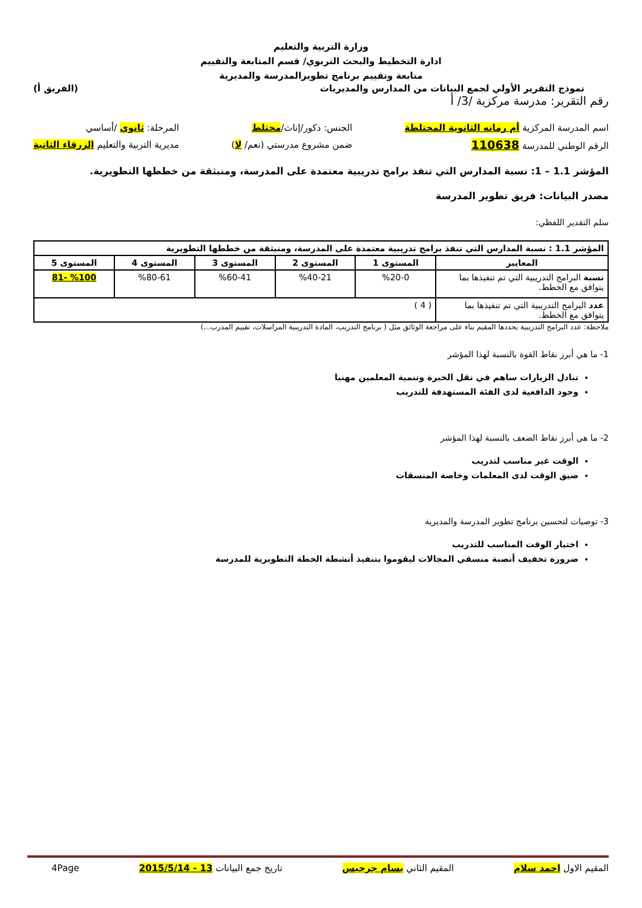وزارة التربية والتعليم
ادارة التخطيط والبحث التربوي/ قسم المتابعة والتقييم
متابعة وتقييم برنامج تطويرالمدرسة والمديرية
نموذج التقرير الأولي لجمع البيانات من المدارس والمديريات (الفريق أ)
رقم التقرير: مدرسة مركزية /3/ أ
اسم المدرسة المركزية أم رمانه الثانوية المختلطة
الرقم الوطني للمدرسة 110638
الجنس: ذكور/إناث/مختلط
ضمن مشروع مدرستي (نعم/ لا)
المرحلة: ثانوي /أساسي
مديرية التربية والتعليم الزرقاء الثانية
المؤشر 1.1 – 1: نسبة المدارس التي تنفذ برامج تدريبية معتمدة على المدرسة، ومنبثقة من خططها التطويرية.
مصدر البيانات: فريق تطوير المدرسة
سلم التقدير اللفظي:
| المؤشر 1.1 : نسبة المدارس التي تنفذ برامج تدريبية معتمدة على المدرسة، ومنبثقة من خططها التطويرية | | | | | |
| --- | --- | --- | --- | --- | --- |
| المعايير | المستوى 1 | المستوى 2 | المستوى 3 | المستوى 4 | المستوى 5 |
| نسبة البرامج التدريبية التي تم تنفيذها بما يتوافق مع الخطط. | %20-0 | %40-21 | %60-41 | %80-61 | %100 -81 |
| عدد البرامج التدريبية التي تم تنفيذها بما يتوافق مع الخطط. | ( 4 ) | | | | |
ملاحظة: عدد البرامج التدريبية يحددها المقيم بناء على مراجعة الوثائق مثل ( برنامج التدريب، المادة التدريبية المراسلات، تقييم المدرب...)
1- ما هي أبرز نقاط القوة بالنسبة لهذا المؤشر
تبادل الزيارات ساهم في نقل الخبرة وتنمية المعلمين مهنيا
وجود الدافعية لدى الفئة المستهدفة للتدريب
2- ما هي أبرز نقاط الضعف بالنسبة لهذا المؤشر
الوقت غير مناسب لتدريب
ضيق الوقت لدى المعلمات وخاصة المنسقات
3- توصيات لتحسين برنامج تطوير المدرسة والمديرية
اختيار الوقت المناسب للتدريب
ضرورة تخفيف أنصبة منسقي المجالات ليقوموا بتنفيذ أنشطة الخطة التطويرية للمدرسة
المقيم الاول احمد سلام المقيم الثاني بسام جرجيس تاريخ جمع البيانات 13 - 2015/5/14 4Page